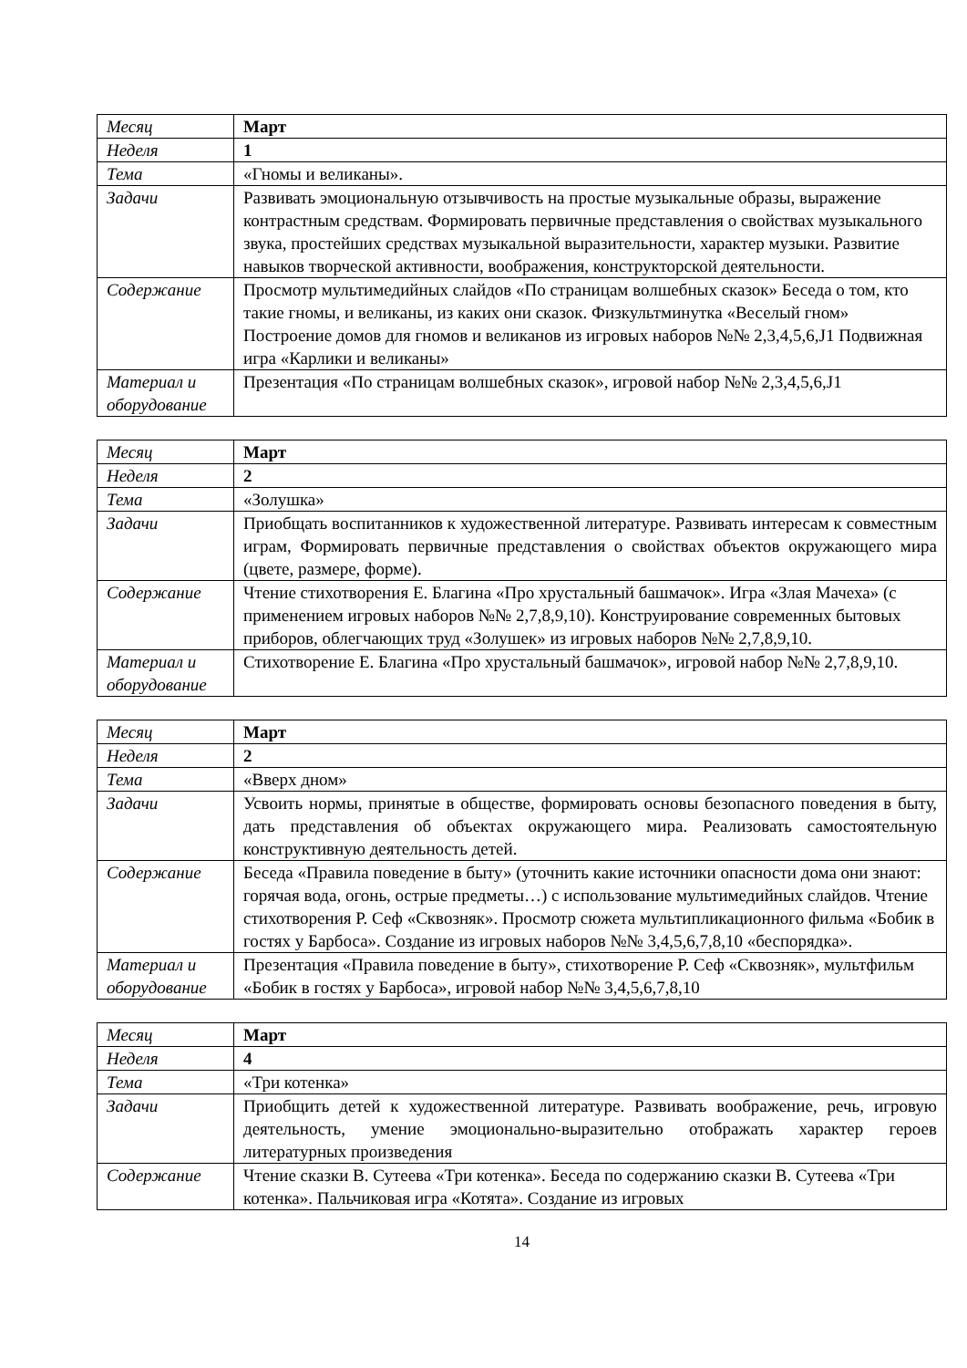| Месяц | Март |
| Неделя | 1 |
| Тема | «Гномы и великаны». |
| Задачи | Развивать эмоциональную отзывчивость на простые музыкальные образы, выражение контрастным средствам. Формировать первичные представления о свойствах музыкального звука, простейших средствах музыкальной выразительности, характер музыки. Развитие навыков творческой активности, воображения, конструкторской деятельности. |
| Содержание | Просмотр мультимедийных слайдов «По страницам волшебных сказок» Беседа о том, кто такие гномы, и великаны, из каких они сказок. Физкультминутка «Веселый гном» Построение домов для гномов и великанов из игровых наборов №№ 2,3,4,5,6,J1 Подвижная игра «Карлики и великаны» |
| Материал и оборудование | Презентация «По страницам волшебных сказок», игровой набор №№ 2,3,4,5,6,J1 |
| Месяц | Март |
| Неделя | 2 |
| Тема | «Золушка» |
| Задачи | Приобщать воспитанников к художественной литературе. Развивать интересам к совместным играм, Формировать первичные представления о свойствах объектов окружающего мира (цвете, размере, форме). |
| Содержание | Чтение стихотворения Е. Благина «Про хрустальный башмачок». Игра «Злая Мачеха» (с применением игровых наборов №№ 2,7,8,9,10). Конструирование современных бытовых приборов, облегчающих труд «Золушек» из игровых наборов №№ 2,7,8,9,10. |
| Материал и оборудование | Стихотворение Е. Благина «Про хрустальный башмачок», игровой набор №№ 2,7,8,9,10. |
| Месяц | Март |
| Неделя | 2 |
| Тема | «Вверх дном» |
| Задачи | Усвоить нормы, принятые в обществе, формировать основы безопасного поведения в быту, дать представления об объектах окружающего мира. Реализовать самостоятельную конструктивную деятельность детей. |
| Содержание | Беседа «Правила поведение в быту» (уточнить какие источники опасности дома они знают: горячая вода, огонь, острые предметы…) с использование мультимедийных слайдов. Чтение стихотворения Р. Сеф «Сквозняк». Просмотр сюжета мультипликационного фильма «Бобик в гостях у Барбоса». Создание из игровых наборов №№ 3,4,5,6,7,8,10 «беспорядка». |
| Материал и оборудование | Презентация «Правила поведение в быту», стихотворение Р. Сеф «Сквозняк», мультфильм «Бобик в гостях у Барбоса», игровой набор №№ 3,4,5,6,7,8,10 |
| Месяц | Март |
| Неделя | 4 |
| Тема | «Три котенка» |
| Задачи | Приобщить детей к художественной литературе. Развивать воображение, речь, игровую деятельность, умение эмоционально-выразительно отображать характер героев литературных произведения |
| Содержание | Чтение сказки В. Сутеева «Три котенка». Беседа по содержанию сказки В. Сутеева «Три котенка». Пальчиковая игра «Котята». Создание из игровых |
14